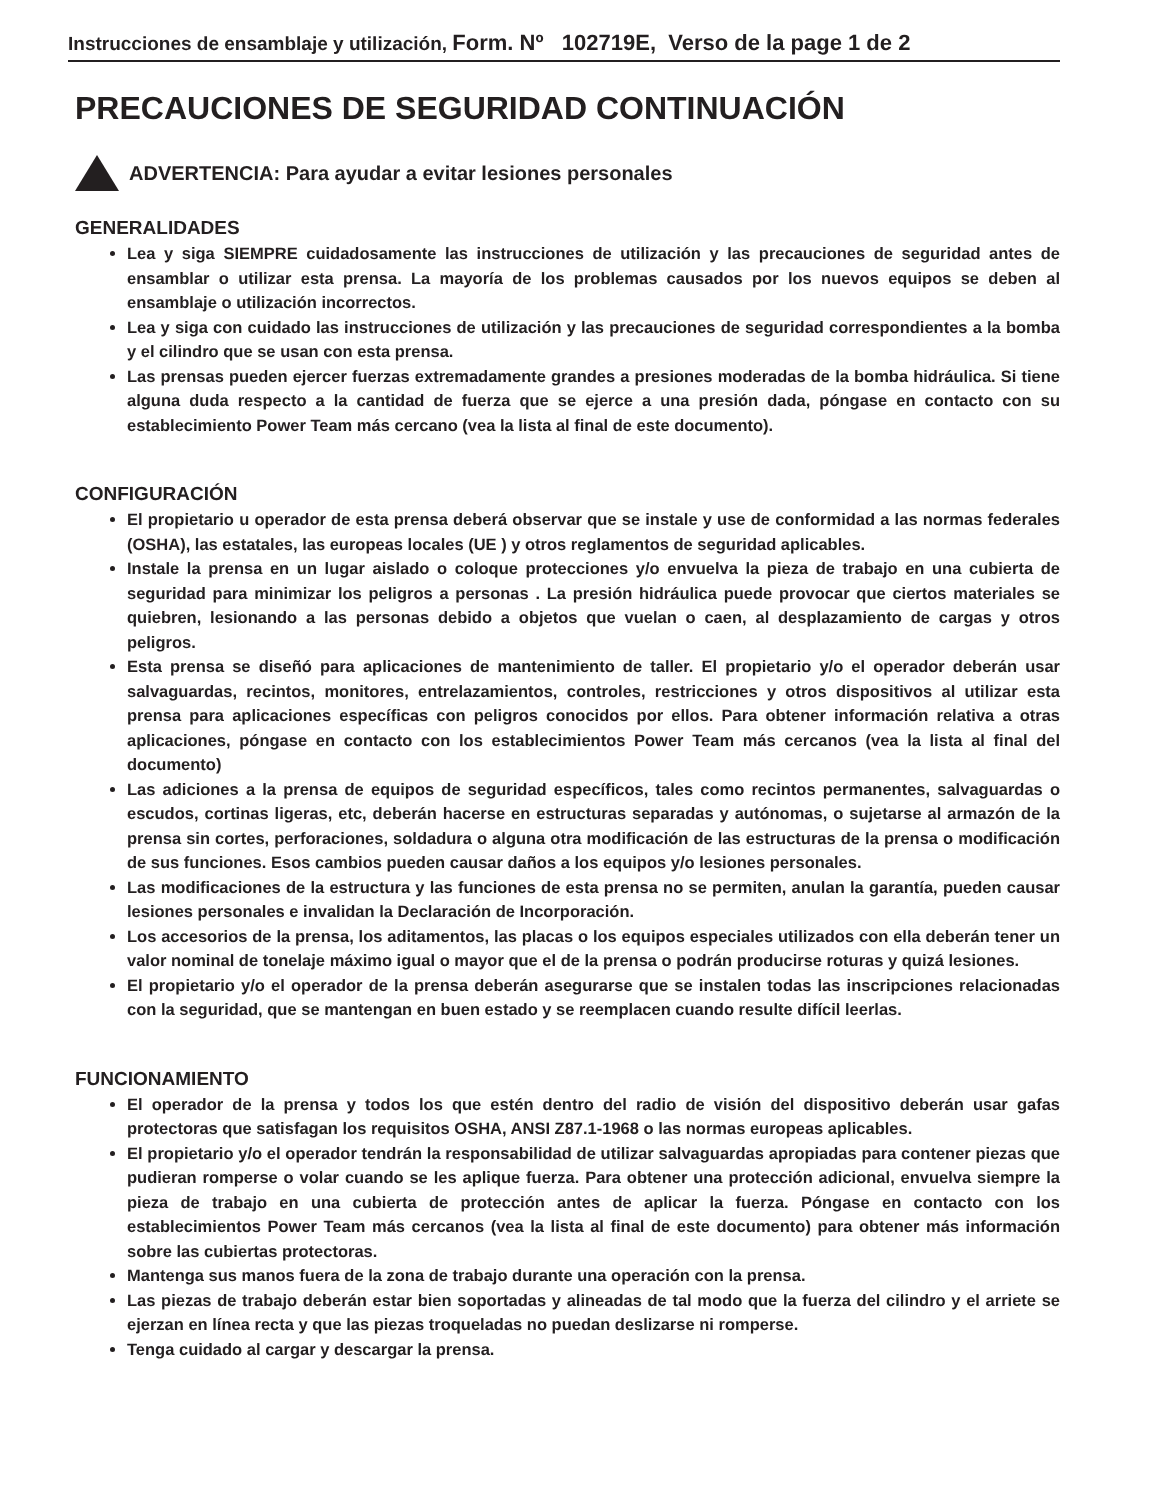Instrucciones de ensamblaje y utilización, Form. Nº 102719E, Verso de la page 1 de 2
PRECAUCIONES DE SEGURIDAD CONTINUACIÓN
ADVERTENCIA: Para ayudar a evitar lesiones personales
GENERALIDADES
Lea y siga SIEMPRE cuidadosamente las instrucciones de utilización y las precauciones de seguridad antes de ensamblar o utilizar esta prensa. La mayoría de los problemas causados por los nuevos equipos se deben al ensamblaje o utilización incorrectos.
Lea y siga con cuidado las instrucciones de utilización y las precauciones de seguridad correspondientes a la bomba y el cilindro que se usan con esta prensa.
Las prensas pueden ejercer fuerzas extremadamente grandes a presiones moderadas de la bomba hidráulica. Si tiene alguna duda respecto a la cantidad de fuerza que se ejerce a una presión dada, póngase en contacto con su establecimiento Power Team más cercano (vea la lista al final de este documento).
CONFIGURACIÓN
El propietario u operador de esta prensa deberá observar que se instale y use de conformidad a las normas federales (OSHA), las estatales, las europeas locales (UE ) y otros reglamentos de seguridad aplicables.
Instale la prensa en un lugar aislado o coloque protecciones y/o envuelva la pieza de trabajo en una cubierta de seguridad para minimizar los peligros a personas . La presión hidráulica puede provocar que ciertos materiales se quiebren, lesionando a las personas debido a objetos que vuelan o caen, al desplazamiento de cargas y otros peligros.
Esta prensa se diseñó para aplicaciones de mantenimiento de taller. El propietario y/o el operador deberán usar salvaguardas, recintos, monitores, entrelazamientos, controles, restricciones y otros dispositivos al utilizar esta prensa para aplicaciones específicas con peligros conocidos por ellos. Para obtener información relativa a otras aplicaciones, póngase en contacto con los establecimientos Power Team más cercanos (vea la lista al final del documento)
Las adiciones a la prensa de equipos de seguridad específicos, tales como recintos permanentes, salvaguardas o escudos, cortinas ligeras, etc, deberán hacerse en estructuras separadas y autónomas, o sujetarse al armazón de la prensa sin cortes, perforaciones, soldadura o alguna otra modificación de las estructuras de la prensa o modificación de sus funciones. Esos cambios pueden causar daños a los equipos y/o lesiones personales.
Las modificaciones de la estructura y las funciones de esta prensa no se permiten, anulan la garantía, pueden causar lesiones personales e invalidan la Declaración de Incorporación.
Los accesorios de la prensa, los aditamentos, las placas o los equipos especiales utilizados con ella deberán tener un valor nominal de tonelaje máximo igual o mayor que el de la prensa o podrán producirse roturas y quizá lesiones.
El propietario y/o el operador de la prensa deberán asegurarse que se instalen todas las inscripciones relacionadas con la seguridad, que se mantengan en buen estado y se reemplacen cuando resulte difícil leerlas.
FUNCIONAMIENTO
El operador de la prensa y todos los que estén dentro del radio de visión del dispositivo deberán usar gafas protectoras que satisfagan los requisitos OSHA, ANSI Z87.1-1968 o las normas europeas aplicables.
El propietario y/o el operador tendrán la responsabilidad de utilizar salvaguardas apropiadas para contener piezas que pudieran romperse o volar cuando se les aplique fuerza. Para obtener una protección adicional, envuelva siempre la pieza de trabajo en una cubierta de protección antes de aplicar la fuerza. Póngase en contacto con los establecimientos Power Team más cercanos (vea la lista al final de este documento) para obtener más información sobre las cubiertas protectoras.
Mantenga sus manos fuera de la zona de trabajo durante una operación con la prensa.
Las piezas de trabajo deberán estar bien soportadas y alineadas de tal modo que la fuerza del cilindro y el arriete se ejerzan en línea recta y que las piezas troqueladas no puedan deslizarse ni romperse.
Tenga cuidado al cargar y descargar la prensa.